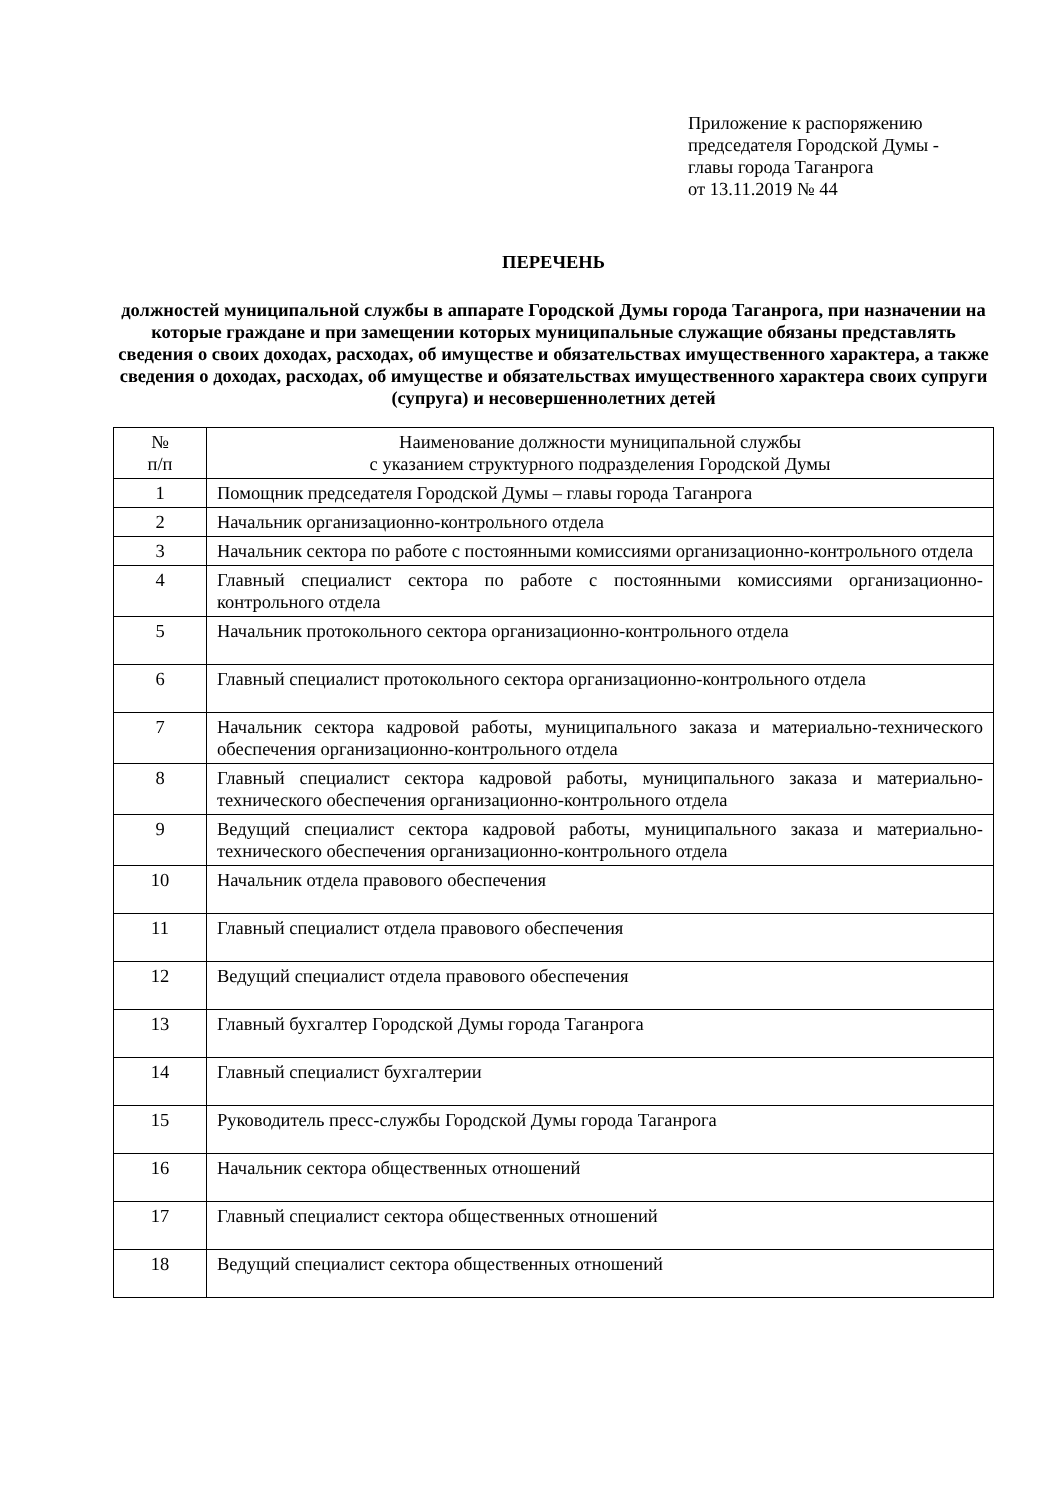Приложение к распоряжению
председателя Городской Думы -
главы города Таганрога
от 13.11.2019 № 44
ПЕРЕЧЕНЬ
должностей муниципальной службы в аппарате Городской Думы города Таганрога, при назначении на которые граждане и при замещении которых муниципальные служащие обязаны представлять сведения о своих доходах, расходах, об имуществе и обязательствах имущественного характера, а также сведения о доходах, расходах, об имуществе и обязательствах имущественного характера своих супруги (супруга) и несовершеннолетних детей
| № п/п | Наименование должности муниципальной службы с указанием структурного подразделения Городской Думы |
| --- | --- |
| 1 | Помощник председателя Городской Думы – главы города Таганрога |
| 2 | Начальник организационно-контрольного отдела |
| 3 | Начальник сектора по работе с постоянными комиссиями организационно-контрольного отдела |
| 4 | Главный специалист сектора по работе с постоянными комиссиями организационно-контрольного отдела |
| 5 | Начальник протокольного сектора организационно-контрольного отдела |
| 6 | Главный специалист протокольного сектора организационно-контрольного отдела |
| 7 | Начальник сектора кадровой работы, муниципального заказа и материально-технического обеспечения организационно-контрольного отдела |
| 8 | Главный специалист сектора кадровой работы, муниципального заказа и материально-технического обеспечения организационно-контрольного отдела |
| 9 | Ведущий специалист сектора кадровой работы, муниципального заказа и материально-технического обеспечения организационно-контрольного отдела |
| 10 | Начальник отдела правового обеспечения |
| 11 | Главный специалист отдела правового обеспечения |
| 12 | Ведущий специалист отдела правового обеспечения |
| 13 | Главный бухгалтер Городской Думы города Таганрога |
| 14 | Главный специалист бухгалтерии |
| 15 | Руководитель пресс-службы Городской Думы города Таганрога |
| 16 | Начальник сектора общественных отношений |
| 17 | Главный специалист сектора общественных отношений |
| 18 | Ведущий специалист сектора общественных отношений |